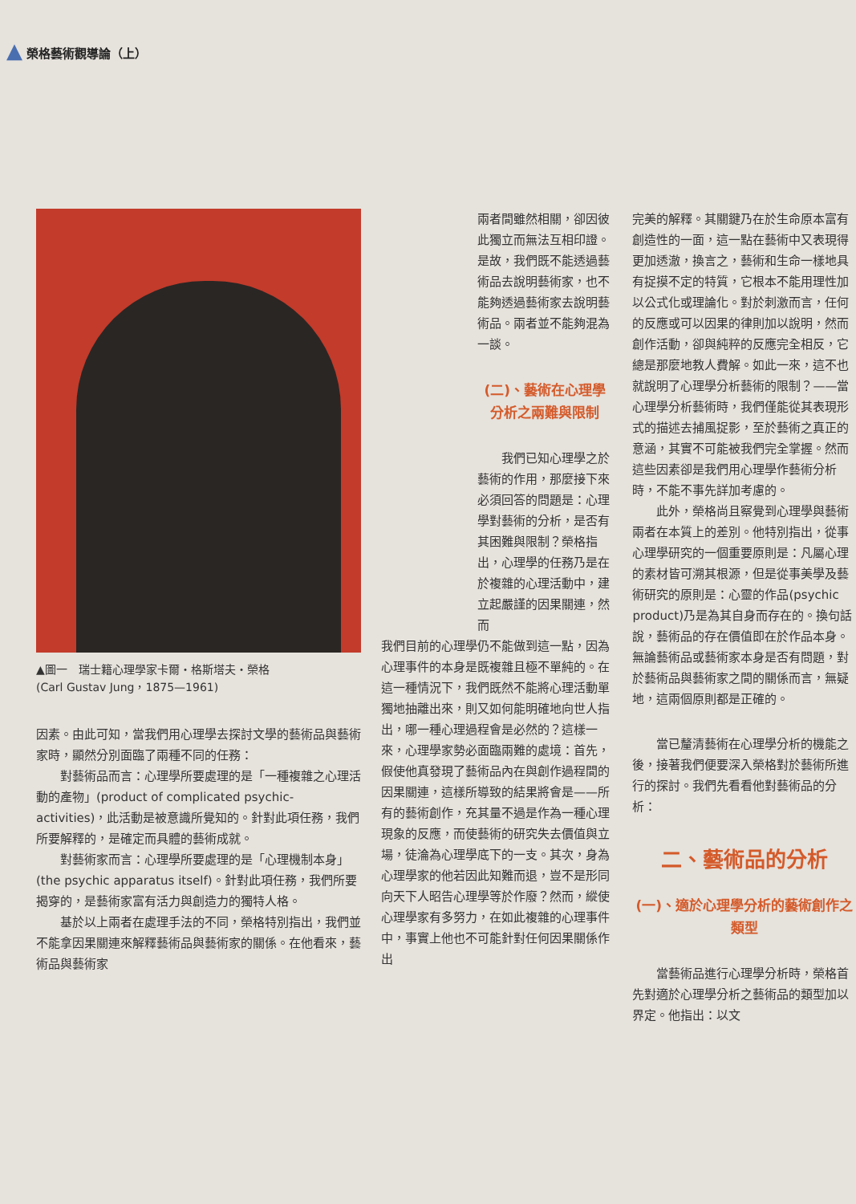▲ 榮格藝術觀導論（上）
▲圖一　瑞士籍心理學家卡爾・格斯塔夫・榮格
(Carl Gustav Jung，1875—1961)
因素。由此可知，當我們用心理學去探討文學的藝術品與藝術家時，顯然分別面臨了兩種不同的任務：
對藝術品而言：心理學所要處理的是「一種複雜之心理活動的產物」(product of complicated psychic- activities)，此活動是被意識所覺知的。針對此項任務，我們所要解釋的，是確定而具體的藝術成就。
對藝術家而言：心理學所要處理的是「心理機制本身」(the psychic apparatus itself)。針對此項任務，我們所要揭穿的，是藝術家富有活力與創造力的獨特人格。
基於以上兩者在處理手法的不同，榮格特別指出，我們並不能拿因果關連來解釋藝術品與藝術家的關係。在他看來，藝術品與藝術家
兩者間雖然相關，卻因彼此獨立而無法互相印證。是故，我們既不能透過藝術品去說明藝術家，也不能夠透過藝術家去說明藝術品。兩者並不能夠混為一談。
(二)、藝術在心理學分析之兩難與限制
我們已知心理學之於藝術的作用，那麼接下來必須回答的問題是：心理學對藝術的分析，是否有其困難與限制？榮格指出，心理學的任務乃是在於複雜的心理活動中，建立起嚴謹的因果關連，然而
我們目前的心理學仍不能做到這一點，因為心理事件的本身是既複雜且極不單純的。在這一種情況下，我們既然不能將心理活動單獨地抽離出來，則又如何能明確地向世人指出，哪一種心理過程會是必然的？這樣一來，心理學家勢必面臨兩難的處境：首先，假使他真發現了藝術品內在與創作過程間的因果關連，這樣所導致的結果將會是——所有的藝術創作，充其量不過是作為一種心理現象的反應，而使藝術的研究失去價值與立場，徒淪為心理學底下的一支。其次，身為心理學家的他若因此知難而退，豈不是形同向天下人昭告心理學等於作廢？然而，縱使心理學家有多努力，在如此複雜的心理事件中，事實上他也不可能針對任何因果關係作出
完美的解釋。其關鍵乃在於生命原本富有創造性的一面，這一點在藝術中又表現得更加透澈，換言之，藝術和生命一樣地具有捉摸不定的特質，它根本不能用理性加以公式化或理論化。對於刺激而言，任何的反應或可以因果的律則加以說明，然而創作活動，卻與純粹的反應完全相反，它總是那麼地教人費解。如此一來，這不也就說明了心理學分析藝術的限制？——當心理學分析藝術時，我們僅能從其表現形式的描述去捕風捉影，至於藝術之真正的意涵，其實不可能被我們完全掌握。然而這些因素卻是我們用心理學作藝術分析時，不能不事先詳加考慮的。
此外，榮格尚且察覺到心理學與藝術兩者在本質上的差別。他特別指出，從事心理學研究的一個重要原則是：凡屬心理的素材皆可溯其根源，但是從事美學及藝術研究的原則是：心靈的作品(psychic product)乃是為其自身而存在的。換句話說，藝術品的存在價值即在於作品本身。無論藝術品或藝術家本身是否有問題，對於藝術品與藝術家之間的關係而言，無疑地，這兩個原則都是正確的。
當已釐清藝術在心理學分析的機能之後，接著我們便要深入榮格對於藝術所進行的探討。我們先看看他對藝術品的分析：
二、藝術品的分析
(一)、適於心理學分析的藝術創作之類型
當藝術品進行心理學分析時，榮格首先對適於心理學分析之藝術品的類型加以界定。他指出：以文